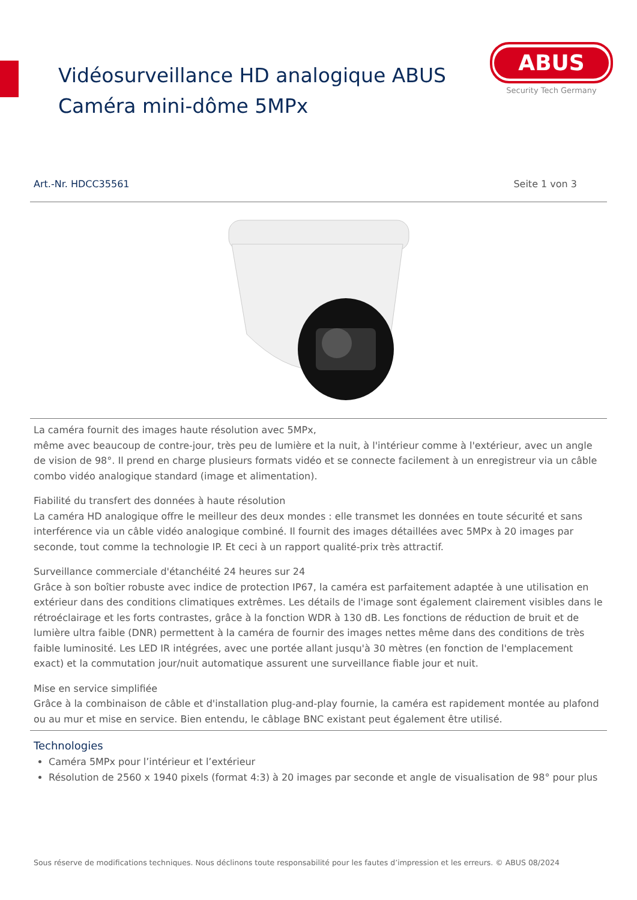Vidéosurveillance HD analogique ABUS
Caméra mini-dôme 5MPx
ABUS
Security Tech Germany
Art.-Nr. HDCC35561 Seite 1 von 3
La caméra fournit des images haute résolution avec 5MPx,
même avec beaucoup de contre-jour, très peu de lumière et la nuit, à l'intérieur comme à l'extérieur, avec un angle de vision de 98°. Il prend en charge plusieurs formats vidéo et se connecte facilement à un enregistreur via un câble combo vidéo analogique standard (image et alimentation).
Fiabilité du transfert des données à haute résolution
La caméra HD analogique offre le meilleur des deux mondes : elle transmet les données en toute sécurité et sans interférence via un câble vidéo analogique combiné. Il fournit des images détaillées avec 5MPx à 20 images par seconde, tout comme la technologie IP. Et ceci à un rapport qualité-prix très attractif.
Surveillance commerciale d'étanchéité 24 heures sur 24
Grâce à son boîtier robuste avec indice de protection IP67, la caméra est parfaitement adaptée à une utilisation en extérieur dans des conditions climatiques extrêmes. Les détails de l'image sont également clairement visibles dans le rétroéclairage et les forts contrastes, grâce à la fonction WDR à 130 dB. Les fonctions de réduction de bruit et de lumière ultra faible (DNR) permettent à la caméra de fournir des images nettes même dans des conditions de très faible luminosité. Les LED IR intégrées, avec une portée allant jusqu'à 30 mètres (en fonction de l'emplacement exact) et la commutation jour/nuit automatique assurent une surveillance fiable jour et nuit.
Mise en service simplifiée
Grâce à la combinaison de câble et d'installation plug-and-play fournie, la caméra est rapidement montée au plafond ou au mur et mise en service. Bien entendu, le câblage BNC existant peut également être utilisé.
Technologies
Caméra 5MPx pour l’intérieur et l’extérieur
Résolution de 2560 x 1940 pixels (format 4:3) à 20 images par seconde et angle de visualisation de 98° pour plus
Sous réserve de modifications techniques. Nous déclinons toute responsabilité pour les fautes d’impression et les erreurs. © ABUS 08/2024